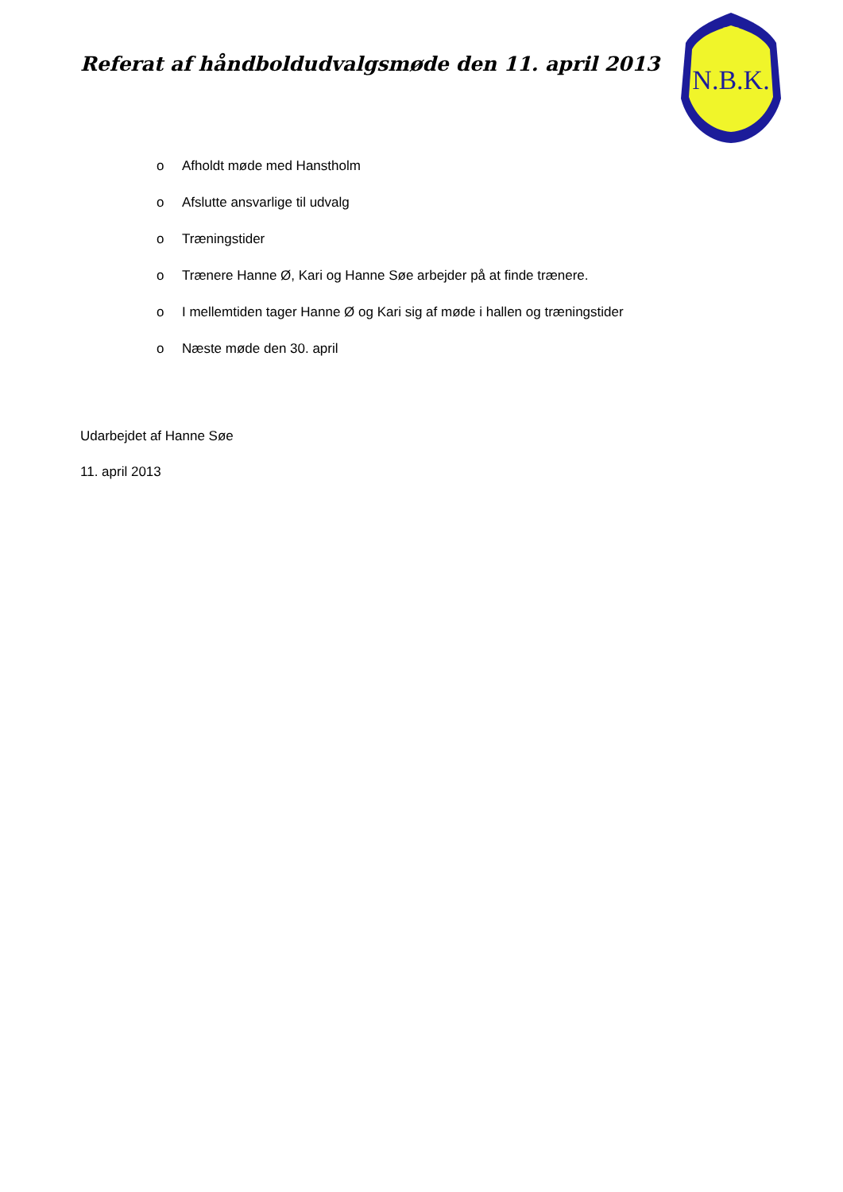N.B.K.
Referat af håndboldudvalgsmøde den 11. april 2013
o Afholdt møde med Hanstholm
o Afslutte ansvarlige til udvalg
o Træningstider
o Trænere Hanne Ø, Kari og Hanne Søe arbejder på at finde trænere.
o I mellemtiden tager Hanne Ø og Kari sig af møde i hallen og træningstider
o Næste møde den 30. april
Udarbejdet af Hanne Søe
11. april 2013